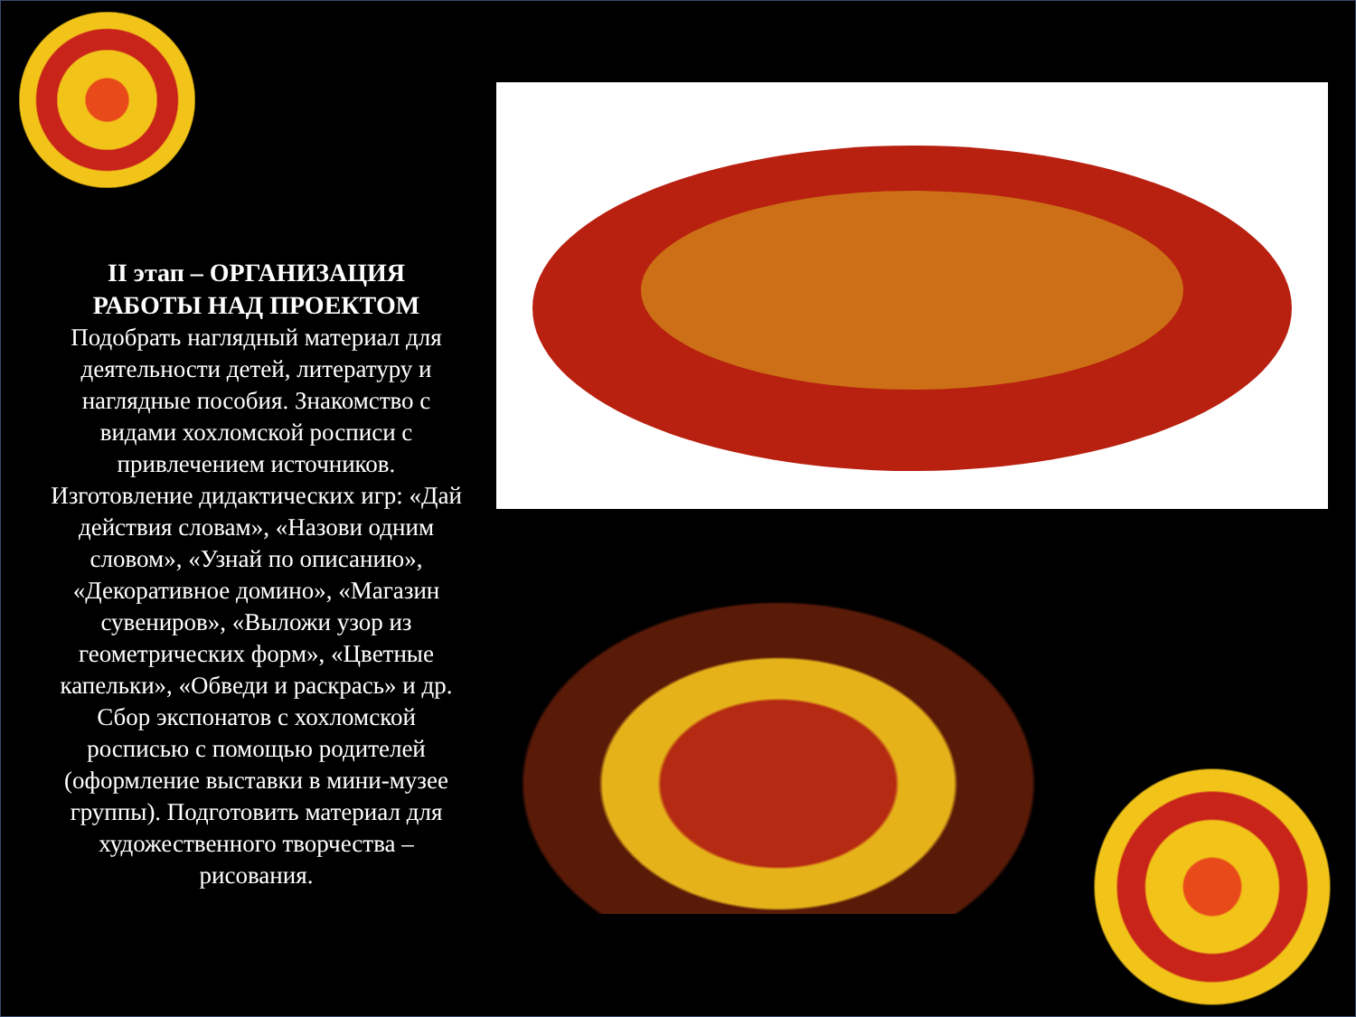II этап – ОРГАНИЗАЦИЯ РАБОТЫ НАД ПРОЕКТОМ
Подобрать наглядный материал для деятельности детей, литературу и наглядные пособия. Знакомство с видами хохломской росписи с привлечением источников. Изготовление дидактических игр: «Дай действия словам», «Назови одним словом», «Узнай по описанию», «Декоративное домино», «Магазин сувениров», «Выложи узор из геометрических форм», «Цветные капельки», «Обведи и раскрась» и др. Сбор экспонатов с хохломской росписью с помощью родителей (оформление выставки в мини-музее группы). Подготовить материал для художественного творчества – рисования.